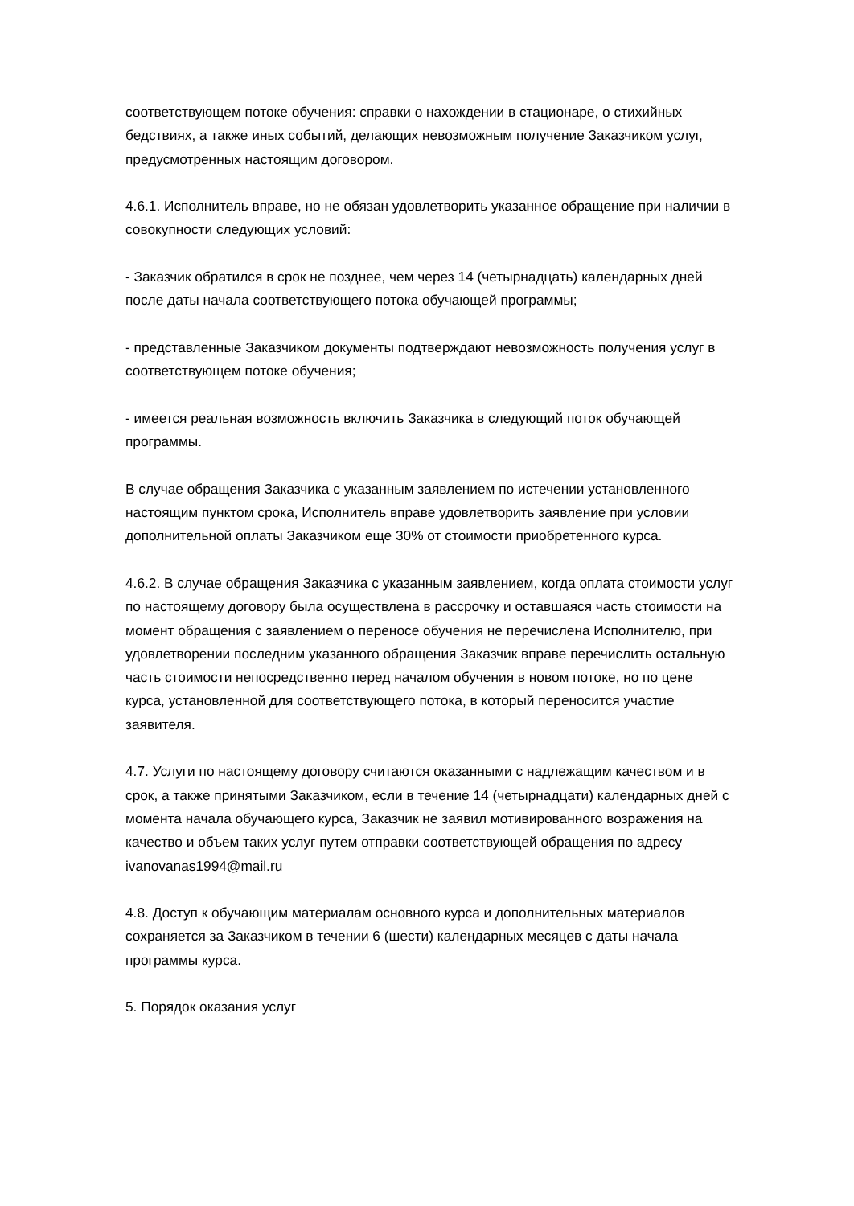соответствующем потоке обучения: справки о нахождении в стационаре, о стихийных бедствиях, а также иных событий, делающих невозможным получение Заказчиком услуг, предусмотренных настоящим договором.
4.6.1. Исполнитель вправе, но не обязан удовлетворить указанное обращение при наличии в совокупности следующих условий:
- Заказчик обратился в срок не позднее, чем через 14 (четырнадцать) календарных дней после даты начала соответствующего потока обучающей программы;
- представленные Заказчиком документы подтверждают невозможность получения услуг в соответствующем потоке обучения;
- имеется реальная возможность включить Заказчика в следующий поток обучающей программы.
В случае обращения Заказчика с указанным заявлением по истечении установленного настоящим пунктом срока, Исполнитель вправе удовлетворить заявление при условии дополнительной оплаты Заказчиком еще 30% от стоимости приобретенного курса.
4.6.2. В случае обращения Заказчика с указанным заявлением, когда оплата стоимости услуг по настоящему договору была осуществлена в рассрочку и оставшаяся часть стоимости на момент обращения с заявлением о переносе обучения не перечислена Исполнителю, при удовлетворении последним указанного обращения Заказчик вправе перечислить остальную часть стоимости непосредственно перед началом обучения в новом потоке, но по цене курса, установленной для соответствующего потока, в который переносится участие заявителя.
4.7. Услуги по настоящему договору считаются оказанными с надлежащим качеством и в срок, а также принятыми Заказчиком, если в течение 14 (четырнадцати) календарных дней с момента начала обучающего курса, Заказчик не заявил мотивированного возражения на качество и объем таких услуг путем отправки соответствующей обращения по адресу ivanovanas1994@mail.ru
4.8. Доступ к обучающим материалам основного курса и дополнительных материалов сохраняется за Заказчиком в течении 6 (шести) календарных месяцев с даты начала программы курса.
5. Порядок оказания услуг